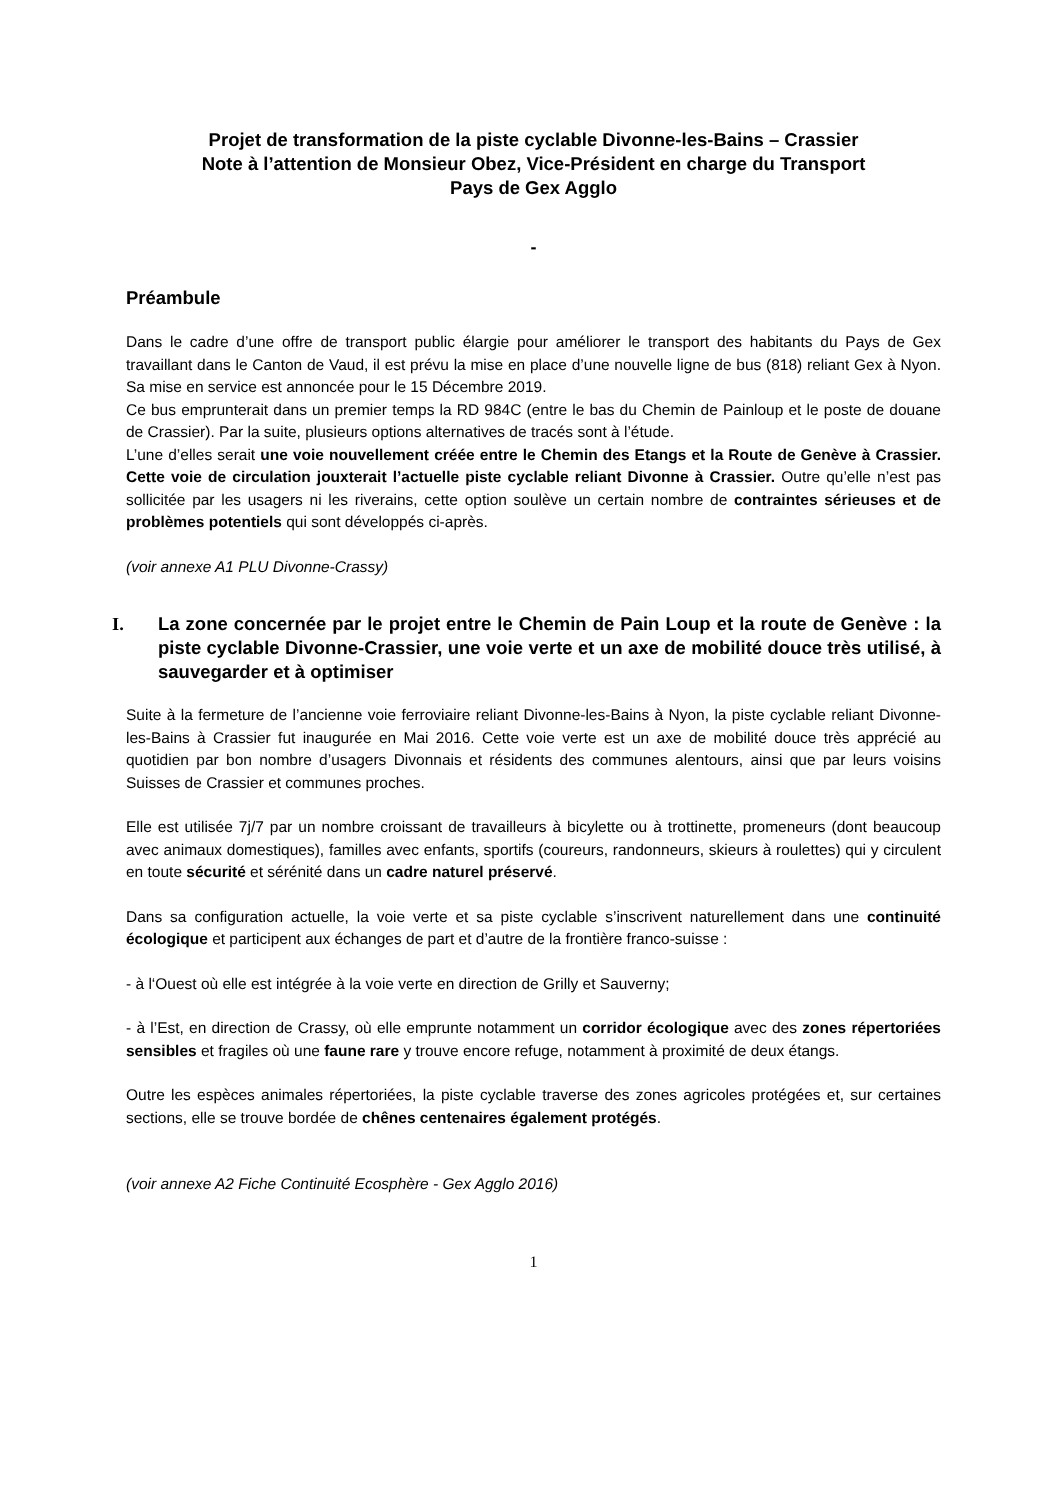Projet de transformation de la piste cyclable Divonne-les-Bains – Crassier
Note à l’attention de Monsieur Obez, Vice-Président en charge du Transport
Pays de Gex Agglo
-
Préambule
Dans le cadre d’une offre de transport public élargie pour améliorer le transport des habitants du Pays de Gex travaillant dans le Canton de Vaud, il est prévu la mise en place d’une nouvelle ligne de bus (818) reliant Gex à Nyon. Sa mise en service est annoncée pour le 15 Décembre 2019.
Ce bus emprunterait dans un premier temps la RD 984C (entre le bas du Chemin de Painloup et le poste de douane de Crassier). Par la suite, plusieurs options alternatives de tracés sont à l’étude.
L’une d’elles serait une voie nouvellement créée entre le Chemin des Etangs et la Route de Genève à Crassier. Cette voie de circulation jouxterait l’actuelle piste cyclable reliant Divonne à Crassier. Outre qu’elle n’est pas sollicitée par les usagers ni les riverains, cette option soulève un certain nombre de contraintes sérieuses et de problèmes potentiels qui sont développés ci-après.
(voir annexe A1 PLU Divonne-Crassy)
I. La zone concernée par le projet entre le Chemin de Pain Loup et la route de Genève : la piste cyclable Divonne-Crassier, une voie verte et un axe de mobilité douce très utilisé, à sauvegarder et à optimiser
Suite à la fermeture de l’ancienne voie ferroviaire reliant Divonne-les-Bains à Nyon, la piste cyclable reliant Divonne-les-Bains à Crassier fut inaugurée en Mai 2016. Cette voie verte est un axe de mobilité douce très apprécié au quotidien par bon nombre d’usagers Divonnais et résidents des communes alentours, ainsi que par leurs voisins Suisses de Crassier et communes proches.
Elle est utilisée 7j/7 par un nombre croissant de travailleurs à bicylette ou à trottinette, promeneurs (dont beaucoup avec animaux domestiques), familles avec enfants, sportifs (coureurs, randonneurs, skieurs à roulettes) qui y circulent en toute sécurité et sérénité dans un cadre naturel préservé.
Dans sa configuration actuelle, la voie verte et sa piste cyclable s’inscrivent naturellement dans une continuité écologique et participent aux échanges de part et d’autre de la frontière franco-suisse :
- à l‘Ouest où elle est intégrée à la voie verte en direction de Grilly et Sauverny;
- à l’Est, en direction de Crassy, où elle emprunte notamment un corridor écologique avec des zones répertoriées sensibles et fragiles où une faune rare y trouve encore refuge, notamment à proximité de deux étangs.
Outre les espèces animales répertoriées, la piste cyclable traverse des zones agricoles protégées et, sur certaines sections, elle se trouve bordée de chênes centenaires également protégés.
(voir annexe A2 Fiche Continuité Ecosphère - Gex Agglo 2016)
1